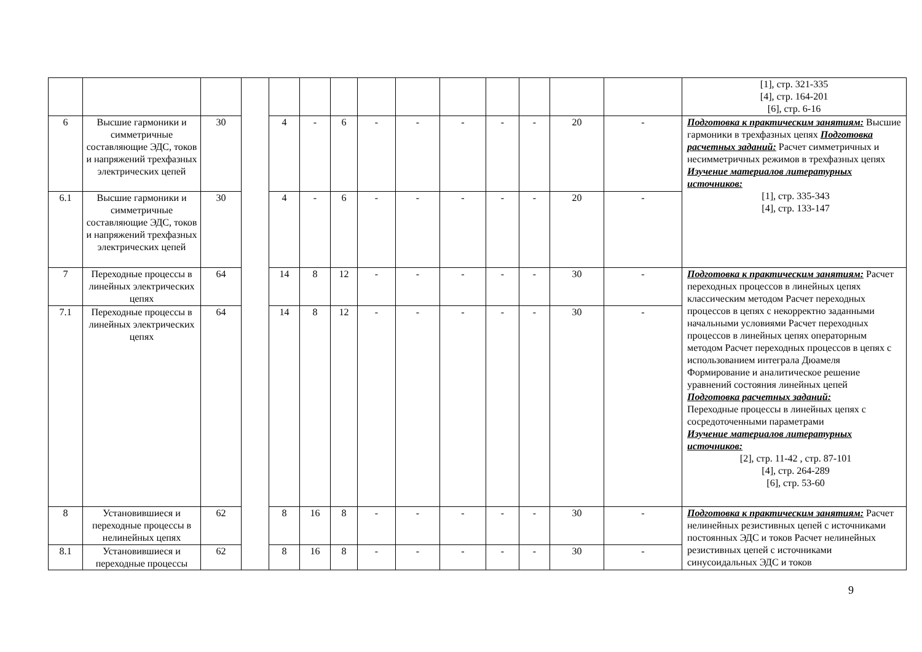| | | | | | | | | | | | | | | [1], стр. 321-335 [4], стр. 164-201 [6], стр. 6-16 |
| 6 | Высшие гармоники и симметричные составляющие ЭДС, токов и напряжений трехфазных электрических цепей | 30 | | 4 | - | 6 | - | - | - | - | - | 20 | - | Подготовка к практическим занятиям: Высшие гармоники в трехфазных цепях Подготовка расчетных заданий: Расчет симметричных и несимметричных режимов в трехфазных цепях Изучение материалов литературных источников: [1], стр. 335-343 [4], стр. 133-147 |
| 6.1 | Высшие гармоники и симметричные составляющие ЭДС, токов и напряжений трехфазных электрических цепей | 30 | | 4 | - | 6 | - | - | - | - | - | 20 | - | |
| 7 | Переходные процессы в линейных электрических цепях | 64 | | 14 | 8 | 12 | - | - | - | - | - | 30 | - | Подготовка к практическим занятиям: Расчет переходных процессов в линейных цепях классическим методом Расчет переходных процессов в цепях с некорректно заданными начальными условиями Расчет переходных процессов в линейных цепях операторным методом Расчет переходных процессов в цепях с использованием интеграла Дюамеля Формирование и аналитическое решение уравнений состояния линейных цепей Подготовка расчетных заданий: Переходные процессы в линейных цепях с сосредоточенными параметрами Изучение материалов литературных источников: [2], стр. 11-42 , стр. 87-101 [4], стр. 264-289 [6], стр. 53-60 |
| 7.1 | Переходные процессы в линейных электрических цепях | 64 | | 14 | 8 | 12 | - | - | - | - | - | 30 | - | |
| 8 | Установившиеся и переходные процессы в нелинейных цепях | 62 | | 8 | 16 | 8 | - | - | - | - | - | 30 | - | Подготовка к практическим занятиям: Расчет нелинейных резистивных цепей с источниками постоянных ЭДС и токов Расчет нелинейных резистивных цепей с источниками синусоидальных ЭДС и токов |
| 8.1 | Установившиеся и переходные процессы | 62 | | 8 | 16 | 8 | - | - | - | - | - | 30 | - | |
9